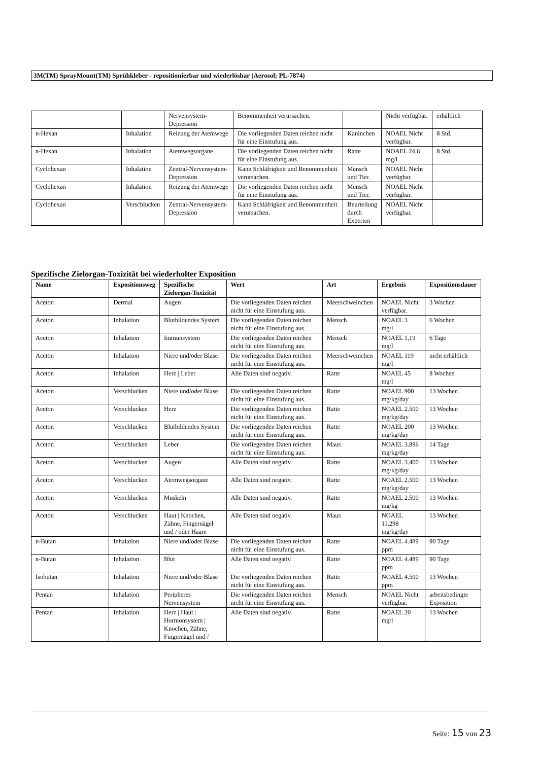3M(TM) SprayMount(TM) Sprühkleber - repositionierbar und wiederlösbar (Aerosol; PL-7874)
| | | Nervensystem-Depression | Benommenheit verursachen. | | Nicht verfügbar. | erhältlich |
| n-Hexan | Inhalation | Reizung der Atemwege | Die vorliegenden Daten reichen nicht für eine Einstufung aus. | Kaninchen | NOAEL Nicht verfügbar. | 8 Std. |
| n-Hexan | Inhalation | Atemwegsorgane | Die vorliegenden Daten reichen nicht für eine Einstufung aus. | Ratte | NOAEL 24,6 mg/l | 8 Std. |
| Cyclohexan | Inhalation | Zentral-Nervensystem-Depression | Kann Schläfrigkeit und Benommenheit verursachen. | Mensch und Tier. | NOAEL Nicht verfügbar. | |
| Cyclohexan | Inhalation | Reizung der Atemwege | Die vorliegenden Daten reichen nicht für eine Einstufung aus. | Mensch und Tier. | NOAEL Nicht verfügbar. | |
| Cyclohexan | Verschlucken | Zentral-Nervensystem-Depression | Kann Schläfrigkeit und Benommenheit verursachen. | Beurteilung durch Experten | NOAEL Nicht verfügbar. | |
Spezifische Zielorgan-Toxizität bei wiederholter Exposition
| Name | Expositionsweg | Spezifische Zielorgan-Toxizität | Wert | Art | Ergebnis | Expositionsdauer |
| --- | --- | --- | --- | --- | --- | --- |
| Aceton | Dermal | Augen | Die vorliegenden Daten reichen nicht für eine Einstufung aus. | Meerschweinchen | NOAEL Nicht verfügbar. | 3 Wochen |
| Aceton | Inhalation | Blutbildendes System | Die vorliegenden Daten reichen nicht für eine Einstufung aus. | Mensch | NOAEL 3 mg/l | 6 Wochen |
| Aceton | Inhalation | Immunsystem | Die vorliegenden Daten reichen nicht für eine Einstufung aus. | Mensch | NOAEL 1,19 mg/l | 6 Tage |
| Aceton | Inhalation | Niere und/oder Blase | Die vorliegenden Daten reichen nicht für eine Einstufung aus. | Meerschweinchen | NOAEL 119 mg/l | nicht erhältlich |
| Aceton | Inhalation | Herz / Leber | Alle Daten sind negativ. | Ratte | NOAEL 45 mg/l | 8 Wochen |
| Aceton | Verschlucken | Niere und/oder Blase | Die vorliegenden Daten reichen nicht für eine Einstufung aus. | Ratte | NOAEL 900 mg/kg/day | 13 Wochen |
| Aceton | Verschlucken | Herz | Die vorliegenden Daten reichen nicht für eine Einstufung aus. | Ratte | NOAEL 2.500 mg/kg/day | 13 Wochen |
| Aceton | Verschlucken | Blutbildendes System | Die vorliegenden Daten reichen nicht für eine Einstufung aus. | Ratte | NOAEL 200 mg/kg/day | 13 Wochen |
| Aceton | Verschlucken | Leber | Die vorliegenden Daten reichen nicht für eine Einstufung aus. | Maus | NOAEL 3.896 mg/kg/day | 14 Tage |
| Aceton | Verschlucken | Augen | Alle Daten sind negativ. | Ratte | NOAEL 3.400 mg/kg/day | 13 Wochen |
| Aceton | Verschlucken | Atemwegsorgane | Alle Daten sind negativ. | Ratte | NOAEL 2.500 mg/kg/day | 13 Wochen |
| Aceton | Verschlucken | Muskeln | Alle Daten sind negativ. | Ratte | NOAEL 2.500 mg/kg | 13 Wochen |
| Aceton | Verschlucken | Haut / Knochen, Zähne, Fingernägel und / oder Haare | Alle Daten sind negativ. | Maus | NOAEL 11.298 mg/kg/day | 13 Wochen |
| n-Butan | Inhalation | Niere und/oder Blase | Die vorliegenden Daten reichen nicht für eine Einstufung aus. | Ratte | NOAEL 4.489 ppm | 90 Tage |
| n-Butan | Inhalation | Blut | Alle Daten sind negativ. | Ratte | NOAEL 4.489 ppm | 90 Tage |
| Isobutan | Inhalation | Niere und/oder Blase | Die vorliegenden Daten reichen nicht für eine Einstufung aus. | Ratte | NOAEL 4.500 ppm | 13 Wochen |
| Pentan | Inhalation | Peripheres Nervensystem | Die vorliegenden Daten reichen nicht für eine Einstufung aus. | Mensch | NOAEL Nicht verfügbar. | arbeitsbedingte Exposition |
| Pentan | Inhalation | Herz / Haut / Hormonsystem / Knochen, Zähne, Fingernägel und / | Alle Daten sind negativ. | Ratte | NOAEL 20 mg/l | 13 Wochen |
Seite: 15 von 23